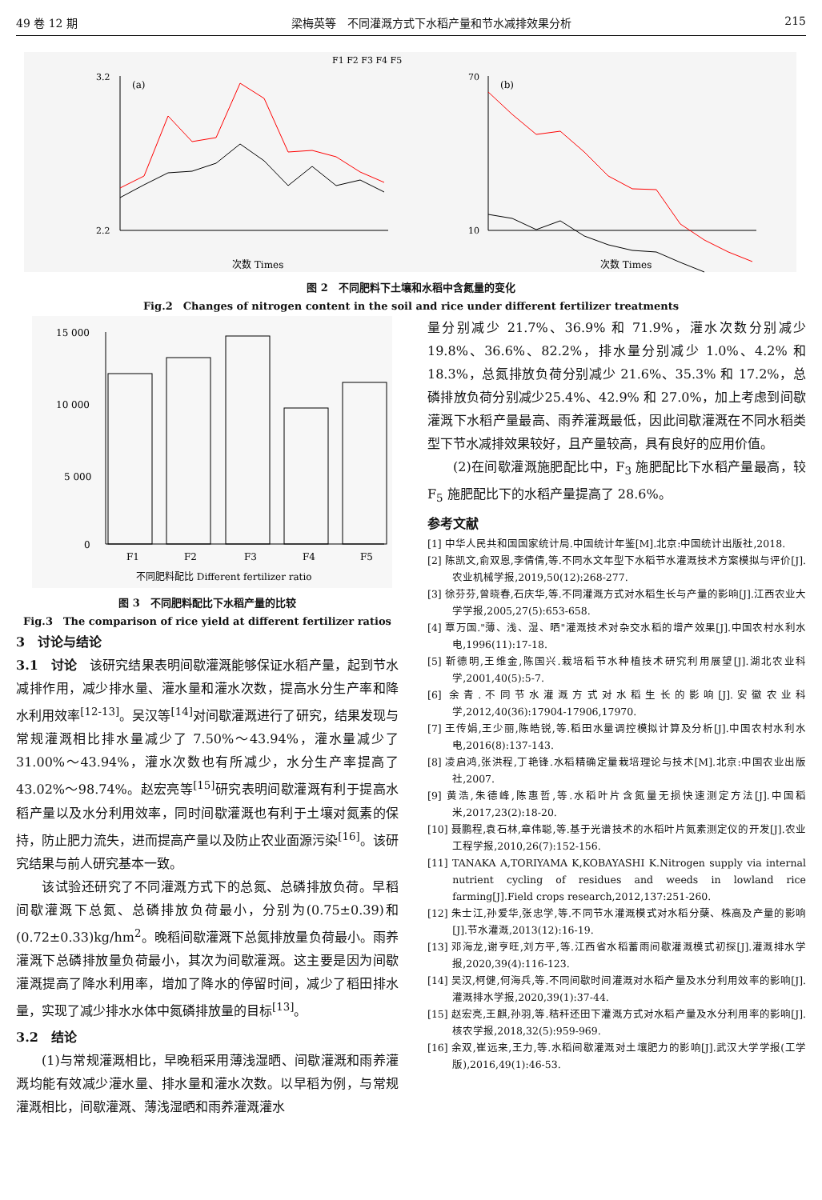49 卷 12 期 梁梅英等　不同灌溉方式下水稻产量和节水减排效果分析 215
F1 F2 F3 F4 F5
(a)
3.2
2.2
次数 Times
(b)
70
10
次数 Times
图 2　不同肥料下土壤和水稻中含氮量的变化
Fig.2　Changes of nitrogen content in the soil and rice under different fertilizer treatments
15 000
10 000
5 000
0
F1
F2
F3
F4
F5
不同肥料配比 Different fertilizer ratio
图 3　不同肥料配比下水稻产量的比较
Fig.3　The comparison of rice yield at different fertilizer ratios
3　讨论与结论
3.1　讨论　该研究结果表明间歇灌溉能够保证水稻产量，起到节水减排作用，减少排水量、灌水量和灌水次数，提高水分生产率和降水利用效率<sup>[12-13]</sup>。吴汉等<sup>[14]</sup>对间歇灌溉进行了研究，结果发现与常规灌溉相比排水量减少了 7.50%～43.94%，灌水量减少了 31.00%～43.94%，灌水次数也有所减少，水分生产率提高了 43.02%～98.74%。赵宏亮等<sup>[15]</sup>研究表明间歇灌溉有利于提高水稻产量以及水分利用效率，同时间歇灌溉也有利于土壤对氮素的保持，防止肥力流失，进而提高产量以及防止农业面源污染<sup>[16]</sup>。该研究结果与前人研究基本一致。
该试验还研究了不同灌溉方式下的总氮、总磷排放负荷。早稻间歇灌溉下总氮、总磷排放负荷最小，分别为(0.75±0.39)和(0.72±0.33)kg/hm<sup>2</sup>。晚稻间歇灌溉下总氮排放量负荷最小。雨养灌溉下总磷排放量负荷最小，其次为间歇灌溉。这主要是因为间歇灌溉提高了降水利用率，增加了降水的停留时间，减少了稻田排水量，实现了减少排水水体中氮磷排放量的目标<sup>[13]</sup>。
3.2　结论
(1)与常规灌溉相比，早晚稻采用薄浅湿晒、间歇灌溉和雨养灌溉均能有效减少灌水量、排水量和灌水次数。以早稻为例，与常规灌溉相比，间歇灌溉、薄浅湿晒和雨养灌溉灌水
量分别减少 21.7%、36.9% 和 71.9%，灌水次数分别减少 19.8%、36.6%、82.2%，排水量分别减少 1.0%、4.2% 和 18.3%，总氮排放负荷分别减少 21.6%、35.3% 和 17.2%，总磷排放负荷分别减少25.4%、42.9% 和 27.0%，加上考虑到间歇灌溉下水稻产量最高、雨养灌溉最低，因此间歇灌溉在不同水稻类型下节水减排效果较好，且产量较高，具有良好的应用价值。
(2)在间歇灌溉施肥配比中，F<sub>3</sub> 施肥配比下水稻产量最高，较 F<sub>5</sub> 施肥配比下的水稻产量提高了 28.6%。
参考文献
[1] 中华人民共和国国家统计局.中国统计年鉴[M].北京:中国统计出版社,2018.
[2] 陈凯文,俞双恩,李倩倩,等.不同水文年型下水稻节水灌溉技术方案模拟与评价[J].农业机械学报,2019,50(12):268-277.
[3] 徐芬芬,曾晓春,石庆华,等.不同灌溉方式对水稻生长与产量的影响[J].江西农业大学学报,2005,27(5):653-658.
[4] 覃万国."薄、浅、湿、晒"灌溉技术对杂交水稻的增产效果[J].中国农村水利水电,1996(11):17-18.
[5] 靳德明,王维金,陈国兴.栽培稻节水种植技术研究利用展望[J].湖北农业科学,2001,40(5):5-7.
[6] 余青.不同节水灌溉方式对水稻生长的影响[J].安徽农业科学,2012,40(36):17904-17906,17970.
[7] 王传娟,王少丽,陈皓锐,等.稻田水量调控模拟计算及分析[J].中国农村水利水电,2016(8):137-143.
[8] 凌启鸿,张洪程,丁艳锋.水稻精确定量栽培理论与技术[M].北京:中国农业出版社,2007.
[9] 黄浩,朱德峰,陈惠哲,等.水稻叶片含氮量无损快速测定方法[J].中国稻米,2017,23(2):18-20.
[10] 聂鹏程,袁石林,章伟聪,等.基于光谱技术的水稻叶片氮素测定仪的开发[J].农业工程学报,2010,26(7):152-156.
[11] TANAKA A,TORIYAMA K,KOBAYASHI K.Nitrogen supply via internal nutrient cycling of residues and weeds in lowland rice farming[J].Field crops research,2012,137:251-260.
[12] 朱士江,孙爱华,张忠学,等.不同节水灌溉模式对水稻分蘖、株高及产量的影响[J].节水灌溉,2013(12):16-19.
[13] 邓海龙,谢亨旺,刘方平,等.江西省水稻蓄雨间歇灌溉模式初探[J].灌溉排水学报,2020,39(4):116-123.
[14] 吴汉,柯健,何海兵,等.不同间歇时间灌溉对水稻产量及水分利用效率的影响[J].灌溉排水学报,2020,39(1):37-44.
[15] 赵宏亮,王麒,孙羽,等.秸秆还田下灌溉方式对水稻产量及水分利用率的影响[J].核农学报,2018,32(5):959-969.
[16] 余双,崔远来,王力,等.水稻间歇灌溉对土壤肥力的影响[J].武汉大学学报(工学版),2016,49(1):46-53.